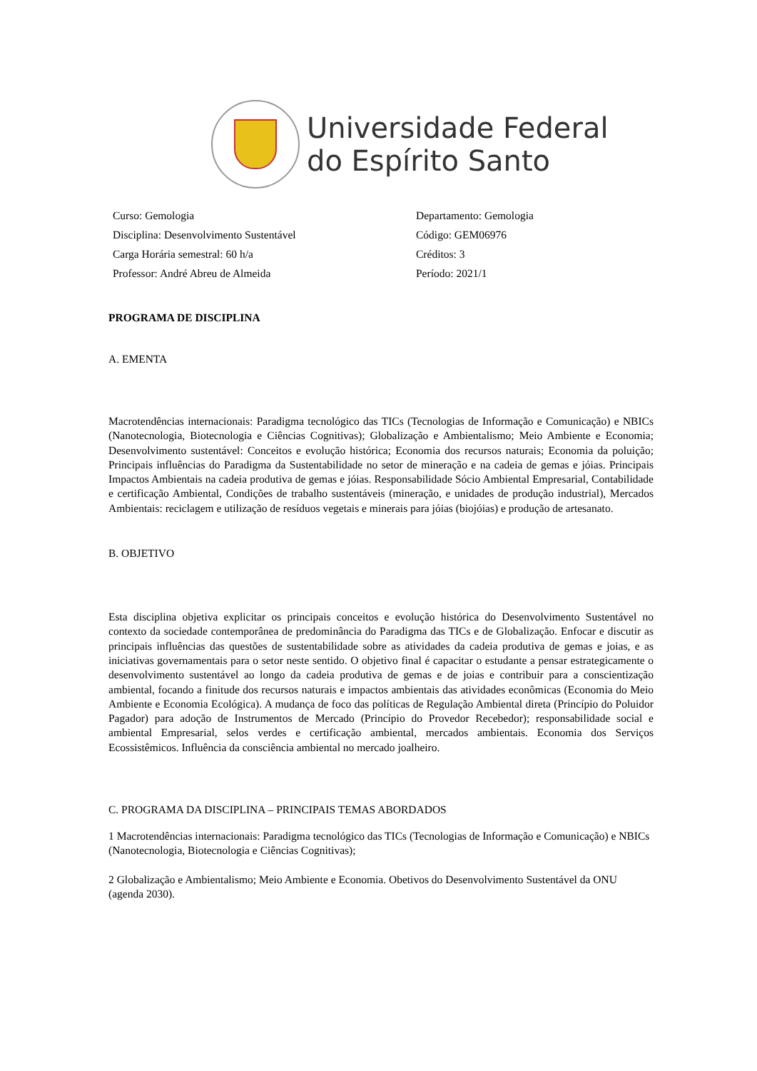Universidade Federal
do Espírito Santo
Curso: Gemologia
Departamento: Gemologia
Disciplina: Desenvolvimento Sustentável
Código: GEM06976
Carga Horária semestral: 60 h/a
Créditos: 3
Professor: André Abreu de Almeida
Período: 2021/1
PROGRAMA DE DISCIPLINA
A. EMENTA
Macrotendências internacionais: Paradigma tecnológico das TICs (Tecnologias de Informação e Comunicação) e NBICs (Nanotecnologia, Biotecnologia e Ciências Cognitivas); Globalização e Ambientalismo; Meio Ambiente e Economia; Desenvolvimento sustentável: Conceitos e evolução histórica; Economia dos recursos naturais; Economia da poluição; Principais influências do Paradigma da Sustentabilidade no setor de mineração e na cadeia de gemas e jóias. Principais Impactos Ambientais na cadeia produtiva de gemas e jóias. Responsabilidade Sócio Ambiental Empresarial, Contabilidade e certificação Ambiental, Condições de trabalho sustentáveis (mineração, e unidades de produção industrial), Mercados Ambientais: reciclagem e utilização de resíduos vegetais e minerais para jóias (biojóias) e produção de artesanato.
B. OBJETIVO
Esta disciplina objetiva explicitar os principais conceitos e evolução histórica do Desenvolvimento Sustentável no contexto da sociedade contemporânea de predominância do Paradigma das TICs e de Globalização. Enfocar e discutir as principais influências das questões de sustentabilidade sobre as atividades da cadeia produtiva de gemas e joias, e as iniciativas governamentais para o setor neste sentido. O objetivo final é capacitar o estudante a pensar estrategicamente o desenvolvimento sustentável ao longo da cadeia produtiva de gemas e de joias e contribuir para a conscientização ambiental, focando a finitude dos recursos naturais e impactos ambientais das atividades econômicas (Economia do Meio Ambiente e Economia Ecológica). A mudança de foco das políticas de Regulação Ambiental direta (Princípio do Poluidor Pagador) para adoção de Instrumentos de Mercado (Princípio do Provedor Recebedor); responsabilidade social e ambiental Empresarial, selos verdes e certificação ambiental, mercados ambientais. Economia dos Serviços Ecossistêmicos. Influência da consciência ambiental no mercado joalheiro.
C. PROGRAMA DA DISCIPLINA – PRINCIPAIS TEMAS ABORDADOS
1 Macrotendências internacionais: Paradigma tecnológico das TICs (Tecnologias de Informação e Comunicação) e NBICs (Nanotecnologia, Biotecnologia e Ciências Cognitivas);
2 Globalização e Ambientalismo; Meio Ambiente e Economia. Obetivos do Desenvolvimento Sustentável da ONU (agenda 2030).